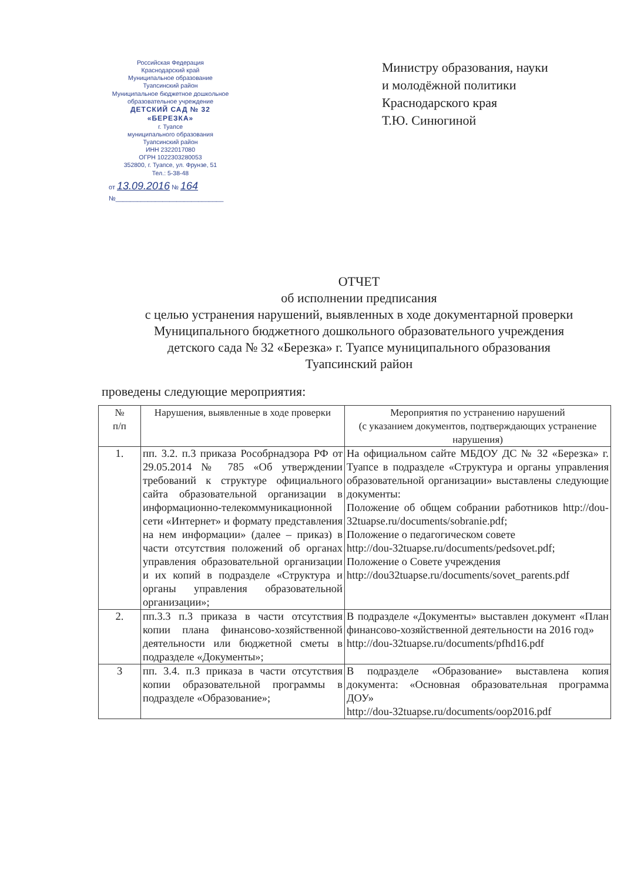Российская Федерация
Краснодарский край
Муниципальное образование
Туапсинский район
Муниципальное бюджетное дошкольное образовательное учреждение
ДЕТСКИЙ САД № 32
«БЕРЕЗКА»
г. Туапсе
муниципального образования
Туапсинский район
ИНН 2322017080
ОГРН 1022303280053
352800, г. Туапсе, ул. Фрунзе, 51
Тел.: 5-38-48
от 13.09.2016 № 164
№______________________________
Министру образования, науки
и молодёжной политики
Краснодарского края
Т.Ю. Синюгиной
ОТЧЕТ
об исполнении предписания
с целью устранения нарушений, выявленных в ходе документарной проверки
Муниципального бюджетного дошкольного образовательного учреждения
детского сада № 32 «Березка» г. Туапсе муниципального образования
Туапсинский район
проведены следующие мероприятия:
| № п/п | Нарушения, выявленные в ходе проверки | Мероприятия по устранению нарушений (с указанием документов, подтверждающих устранение нарушения) |
| --- | --- | --- |
| 1. | пп. 3.2. п.3 приказа Рособрнадзора РФ от 29.05.2014 № 785 «Об утверждении требований к структуре официального сайта образовательной организации в информационно-телекоммуникационной сети «Интернет» и формату представления на нем информации» (далее – приказ) в части отсутствия положений об органах управления образовательной организации и их копий в подразделе «Структура и органы управления образовательной организации»; | На официальном сайте МБДОУ ДС № 32 «Березка» г. Туапсе в подразделе «Структура и органы управления образовательной организации» выставлены следующие документы: Положение об общем собрании работников http://dou-32tuapse.ru/documents/sobranie.pdf; Положение о педагогическом совете http://dou-32tuapse.ru/documents/pedsovet.pdf; Положение о Совете учреждения http://dou32tuapse.ru/documents/sovet_parents.pdf |
| 2. | пп.3.3 п.3 приказа в части отсутствия копии плана финансово-хозяйственной деятельности или бюджетной сметы в подразделе «Документы»; | В подразделе «Документы» выставлен документ «План финансово-хозяйственной деятельности на 2016 год» http://dou-32tuapse.ru/documents/pfhd16.pdf |
| 3 | пп. 3.4. п.3 приказа в части отсутствия копии образовательной программы в подразделе «Образование»; | В подразделе «Образование» выставлена копия документа: «Основная образовательная программа ДОУ» http://dou-32tuapse.ru/documents/oop2016.pdf |